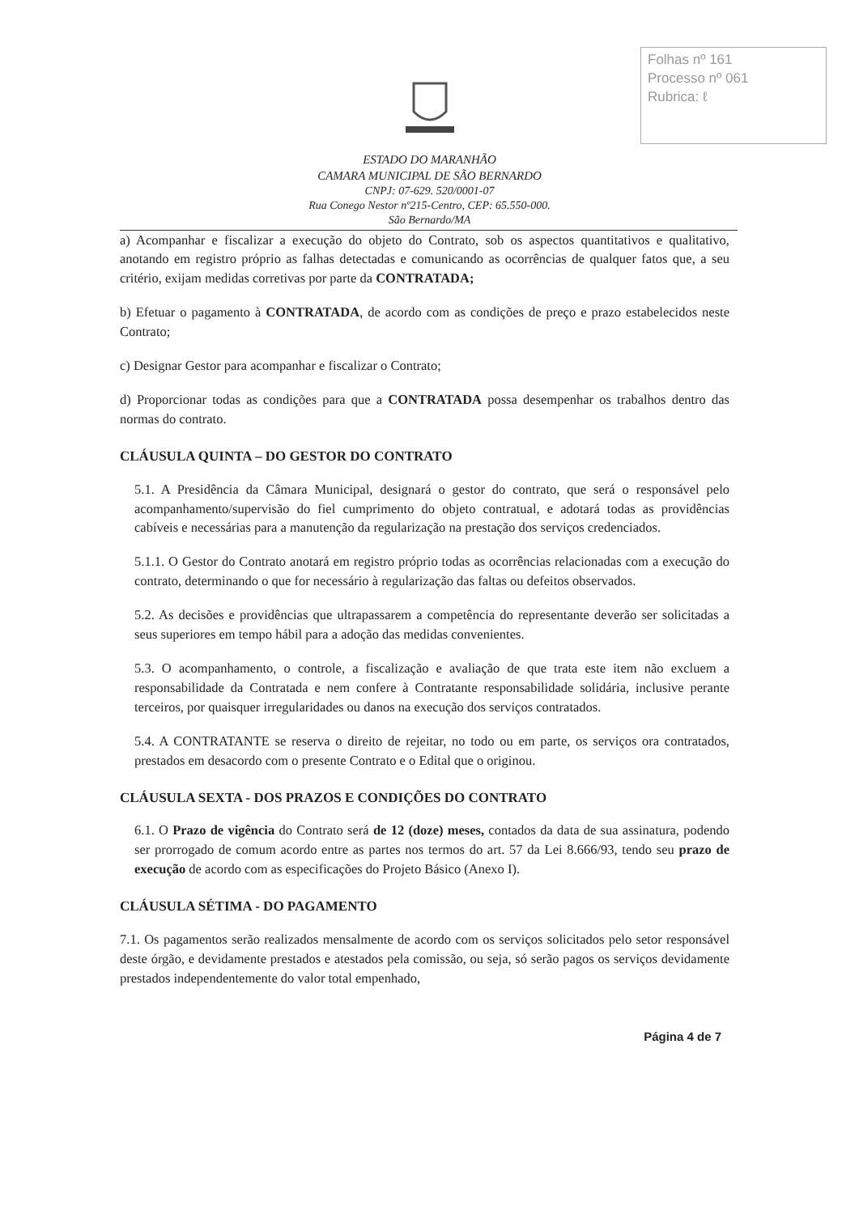Folhas nº 161
Processo nº 061
Rubrica: ℓ
ESTADO DO MARANHÃO
CAMARA MUNICIPAL DE SÃO BERNARDO
CNPJ: 07-629. 520/0001-07
Rua Conego Nestor nº215-Centro, CEP: 65.550-000.
São Bernardo/MA
a) Acompanhar e fiscalizar a execução do objeto do Contrato, sob os aspectos quantitativos e qualitativo, anotando em registro próprio as falhas detectadas e comunicando as ocorrências de qualquer fatos que, a seu critério, exijam medidas corretivas por parte da CONTRATADA;
b) Efetuar o pagamento à CONTRATADA, de acordo com as condições de preço e prazo estabelecidos neste Contrato;
c) Designar Gestor para acompanhar e fiscalizar o Contrato;
d) Proporcionar todas as condições para que a CONTRATADA possa desempenhar os trabalhos dentro das normas do contrato.
CLÁUSULA QUINTA – DO GESTOR DO CONTRATO
5.1. A Presidência da Câmara Municipal, designará o gestor do contrato, que será o responsável pelo acompanhamento/supervisão do fiel cumprimento do objeto contratual, e adotará todas as providências cabíveis e necessárias para a manutenção da regularização na prestação dos serviços credenciados.
5.1.1. O Gestor do Contrato anotará em registro próprio todas as ocorrências relacionadas com a execução do contrato, determinando o que for necessário à regularização das faltas ou defeitos observados.
5.2. As decisões e providências que ultrapassarem a competência do representante deverão ser solicitadas a seus superiores em tempo hábil para a adoção das medidas convenientes.
5.3. O acompanhamento, o controle, a fiscalização e avaliação de que trata este item não excluem a responsabilidade da Contratada e nem confere à Contratante responsabilidade solidária, inclusive perante terceiros, por quaisquer irregularidades ou danos na execução dos serviços contratados.
5.4. A CONTRATANTE se reserva o direito de rejeitar, no todo ou em parte, os serviços ora contratados, prestados em desacordo com o presente Contrato e o Edital que o originou.
CLÁUSULA SEXTA - DOS PRAZOS E CONDIÇÕES DO CONTRATO
6.1. O Prazo de vigência do Contrato será de 12 (doze) meses, contados da data de sua assinatura, podendo ser prorrogado de comum acordo entre as partes nos termos do art. 57 da Lei 8.666/93, tendo seu prazo de execução de acordo com as especificações do Projeto Básico (Anexo I).
CLÁUSULA SÉTIMA - DO PAGAMENTO
7.1. Os pagamentos serão realizados mensalmente de acordo com os serviços solicitados pelo setor responsável deste órgão, e devidamente prestados e atestados pela comissão, ou seja, só serão pagos os serviços devidamente prestados independentemente do valor total empenhado,
Página 4 de 7